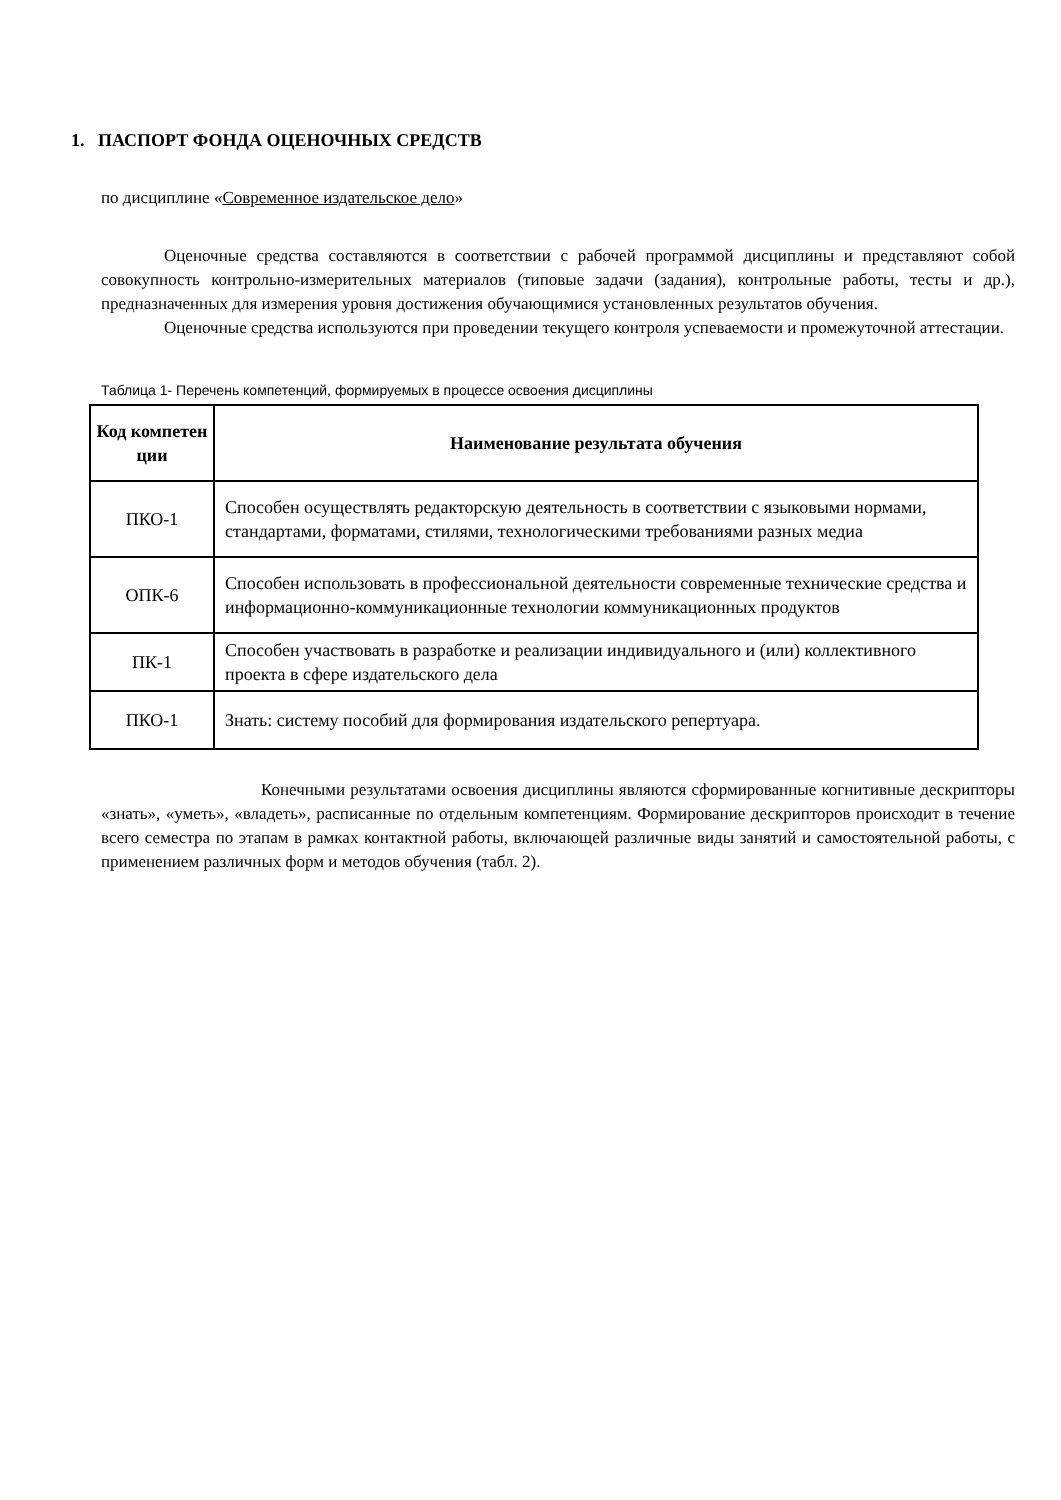1. ПАСПОРТ ФОНДА ОЦЕНОЧНЫХ СРЕДСТВ
по дисциплине «Современное издательское дело»
Оценочные средства составляются в соответствии с рабочей программой дисциплины и представляют собой совокупность контрольно-измерительных материалов (типовые задачи (задания), контрольные работы, тесты и др.), предназначенных для измерения уровня достижения обучающимися установленных результатов обучения.
Оценочные средства используются при проведении текущего контроля успеваемости и промежуточной аттестации.
Таблица 1- Перечень компетенций, формируемых в процессе освоения дисциплины
| Код компетен ции | Наименование результата обучения |
| --- | --- |
| ПКО-1 | Способен осуществлять редакторскую деятельность в соответствии с языковыми нормами, стандартами, форматами, стилями, технологическими требованиями разных медиа |
| ОПК-6 | Способен использовать в профессиональной деятельности современные технические средства и информационно-коммуникационные технологии коммуникационных продуктов |
| ПК-1 | Способен участвовать в разработке и реализации индивидуального и (или) коллективного проекта в сфере издательского дела |
| ПКО-1 | Знать: систему пособий для формирования издательского репертуара. |
Конечными результатами освоения дисциплины являются сформированные когнитивные дескрипторы «знать», «уметь», «владеть», расписанные по отдельным компетенциям. Формирование дескрипторов происходит в течение всего семестра по этапам в рамках контактной работы, включающей различные виды занятий и самостоятельной работы, с применением различных форм и методов обучения (табл. 2).